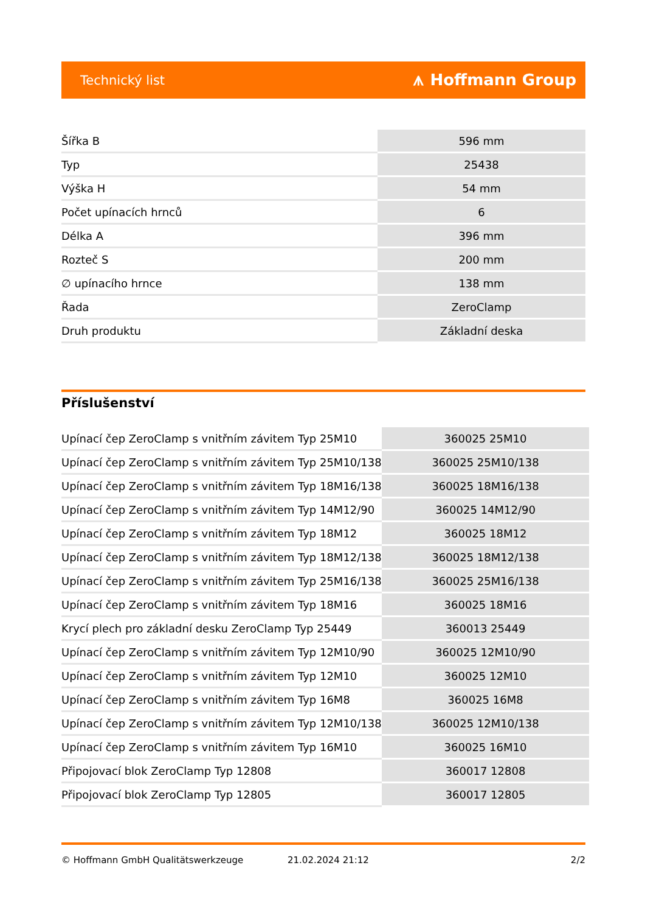Technický list ⩚ Hoffmann Group
| Šířka B | 596 mm |
| Typ | 25438 |
| Výška H | 54 mm |
| Počet upínacích hrnců | 6 |
| Délka A | 396 mm |
| Rozteč S | 200 mm |
| ∅ upínacího hrnce | 138 mm |
| Řada | ZeroClamp |
| Druh produktu | Základní deska |
Příslušenství
| Upínací čep ZeroClamp s vnitřním závitem Typ 25M10 | 360025 25M10 |
| Upínací čep ZeroClamp s vnitřním závitem Typ 25M10/138 | 360025 25M10/138 |
| Upínací čep ZeroClamp s vnitřním závitem Typ 18M16/138 | 360025 18M16/138 |
| Upínací čep ZeroClamp s vnitřním závitem Typ 14M12/90 | 360025 14M12/90 |
| Upínací čep ZeroClamp s vnitřním závitem Typ 18M12 | 360025 18M12 |
| Upínací čep ZeroClamp s vnitřním závitem Typ 18M12/138 | 360025 18M12/138 |
| Upínací čep ZeroClamp s vnitřním závitem Typ 25M16/138 | 360025 25M16/138 |
| Upínací čep ZeroClamp s vnitřním závitem Typ 18M16 | 360025 18M16 |
| Krycí plech pro základní desku ZeroClamp Typ 25449 | 360013 25449 |
| Upínací čep ZeroClamp s vnitřním závitem Typ 12M10/90 | 360025 12M10/90 |
| Upínací čep ZeroClamp s vnitřním závitem Typ 12M10 | 360025 12M10 |
| Upínací čep ZeroClamp s vnitřním závitem Typ 16M8 | 360025 16M8 |
| Upínací čep ZeroClamp s vnitřním závitem Typ 12M10/138 | 360025 12M10/138 |
| Upínací čep ZeroClamp s vnitřním závitem Typ 16M10 | 360025 16M10 |
| Připojovací blok ZeroClamp Typ 12808 | 360017 12808 |
| Připojovací blok ZeroClamp Typ 12805 | 360017 12805 |
© Hoffmann GmbH Qualitätswerkzeuge 21.02.2024 21:12 2/2